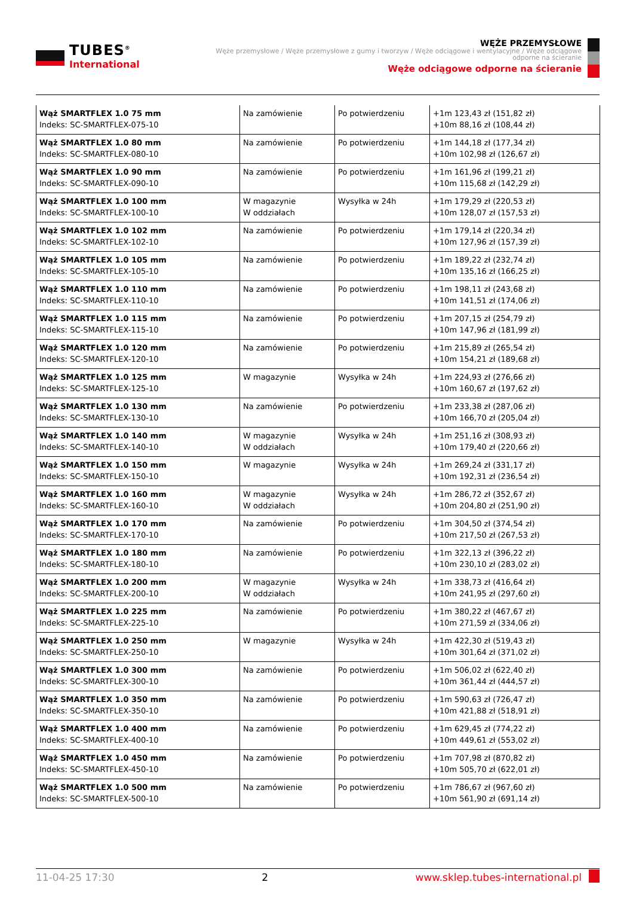TUBES<sup>®</sup>
International
WĘŻE PRZEMYSŁOWE
Węże przemysłowe / Węże przemysłowe z gumy i tworzyw / Węże odciągowe i wentylacyjne / Węże odciągowe odporne na ścieranie
Węże odciągowe odporne na ścieranie
| Wąż SMARTFLEX 1.0 75 mm Indeks: SC-SMARTFLEX-075-10 | Na zamówienie | Po potwierdzeniu | +1m 123,43 zł (151,82 zł) +10m 88,16 zł (108,44 zł) |
| Wąż SMARTFLEX 1.0 80 mm Indeks: SC-SMARTFLEX-080-10 | Na zamówienie | Po potwierdzeniu | +1m 144,18 zł (177,34 zł) +10m 102,98 zł (126,67 zł) |
| Wąż SMARTFLEX 1.0 90 mm Indeks: SC-SMARTFLEX-090-10 | Na zamówienie | Po potwierdzeniu | +1m 161,96 zł (199,21 zł) +10m 115,68 zł (142,29 zł) |
| Wąż SMARTFLEX 1.0 100 mm Indeks: SC-SMARTFLEX-100-10 | W magazynie W oddziałach | Wysyłka w 24h | +1m 179,29 zł (220,53 zł) +10m 128,07 zł (157,53 zł) |
| Wąż SMARTFLEX 1.0 102 mm Indeks: SC-SMARTFLEX-102-10 | Na zamówienie | Po potwierdzeniu | +1m 179,14 zł (220,34 zł) +10m 127,96 zł (157,39 zł) |
| Wąż SMARTFLEX 1.0 105 mm Indeks: SC-SMARTFLEX-105-10 | Na zamówienie | Po potwierdzeniu | +1m 189,22 zł (232,74 zł) +10m 135,16 zł (166,25 zł) |
| Wąż SMARTFLEX 1.0 110 mm Indeks: SC-SMARTFLEX-110-10 | Na zamówienie | Po potwierdzeniu | +1m 198,11 zł (243,68 zł) +10m 141,51 zł (174,06 zł) |
| Wąż SMARTFLEX 1.0 115 mm Indeks: SC-SMARTFLEX-115-10 | Na zamówienie | Po potwierdzeniu | +1m 207,15 zł (254,79 zł) +10m 147,96 zł (181,99 zł) |
| Wąż SMARTFLEX 1.0 120 mm Indeks: SC-SMARTFLEX-120-10 | Na zamówienie | Po potwierdzeniu | +1m 215,89 zł (265,54 zł) +10m 154,21 zł (189,68 zł) |
| Wąż SMARTFLEX 1.0 125 mm Indeks: SC-SMARTFLEX-125-10 | W magazynie | Wysyłka w 24h | +1m 224,93 zł (276,66 zł) +10m 160,67 zł (197,62 zł) |
| Wąż SMARTFLEX 1.0 130 mm Indeks: SC-SMARTFLEX-130-10 | Na zamówienie | Po potwierdzeniu | +1m 233,38 zł (287,06 zł) +10m 166,70 zł (205,04 zł) |
| Wąż SMARTFLEX 1.0 140 mm Indeks: SC-SMARTFLEX-140-10 | W magazynie W oddziałach | Wysyłka w 24h | +1m 251,16 zł (308,93 zł) +10m 179,40 zł (220,66 zł) |
| Wąż SMARTFLEX 1.0 150 mm Indeks: SC-SMARTFLEX-150-10 | W magazynie | Wysyłka w 24h | +1m 269,24 zł (331,17 zł) +10m 192,31 zł (236,54 zł) |
| Wąż SMARTFLEX 1.0 160 mm Indeks: SC-SMARTFLEX-160-10 | W magazynie W oddziałach | Wysyłka w 24h | +1m 286,72 zł (352,67 zł) +10m 204,80 zł (251,90 zł) |
| Wąż SMARTFLEX 1.0 170 mm Indeks: SC-SMARTFLEX-170-10 | Na zamówienie | Po potwierdzeniu | +1m 304,50 zł (374,54 zł) +10m 217,50 zł (267,53 zł) |
| Wąż SMARTFLEX 1.0 180 mm Indeks: SC-SMARTFLEX-180-10 | Na zamówienie | Po potwierdzeniu | +1m 322,13 zł (396,22 zł) +10m 230,10 zł (283,02 zł) |
| Wąż SMARTFLEX 1.0 200 mm Indeks: SC-SMARTFLEX-200-10 | W magazynie W oddziałach | Wysyłka w 24h | +1m 338,73 zł (416,64 zł) +10m 241,95 zł (297,60 zł) |
| Wąż SMARTFLEX 1.0 225 mm Indeks: SC-SMARTFLEX-225-10 | Na zamówienie | Po potwierdzeniu | +1m 380,22 zł (467,67 zł) +10m 271,59 zł (334,06 zł) |
| Wąż SMARTFLEX 1.0 250 mm Indeks: SC-SMARTFLEX-250-10 | W magazynie | Wysyłka w 24h | +1m 422,30 zł (519,43 zł) +10m 301,64 zł (371,02 zł) |
| Wąż SMARTFLEX 1.0 300 mm Indeks: SC-SMARTFLEX-300-10 | Na zamówienie | Po potwierdzeniu | +1m 506,02 zł (622,40 zł) +10m 361,44 zł (444,57 zł) |
| Wąż SMARTFLEX 1.0 350 mm Indeks: SC-SMARTFLEX-350-10 | Na zamówienie | Po potwierdzeniu | +1m 590,63 zł (726,47 zł) +10m 421,88 zł (518,91 zł) |
| Wąż SMARTFLEX 1.0 400 mm Indeks: SC-SMARTFLEX-400-10 | Na zamówienie | Po potwierdzeniu | +1m 629,45 zł (774,22 zł) +10m 449,61 zł (553,02 zł) |
| Wąż SMARTFLEX 1.0 450 mm Indeks: SC-SMARTFLEX-450-10 | Na zamówienie | Po potwierdzeniu | +1m 707,98 zł (870,82 zł) +10m 505,70 zł (622,01 zł) |
| Wąż SMARTFLEX 1.0 500 mm Indeks: SC-SMARTFLEX-500-10 | Na zamówienie | Po potwierdzeniu | +1m 786,67 zł (967,60 zł) +10m 561,90 zł (691,14 zł) |
11-04-25 17:30 2 www.sklep.tubes-international.pl